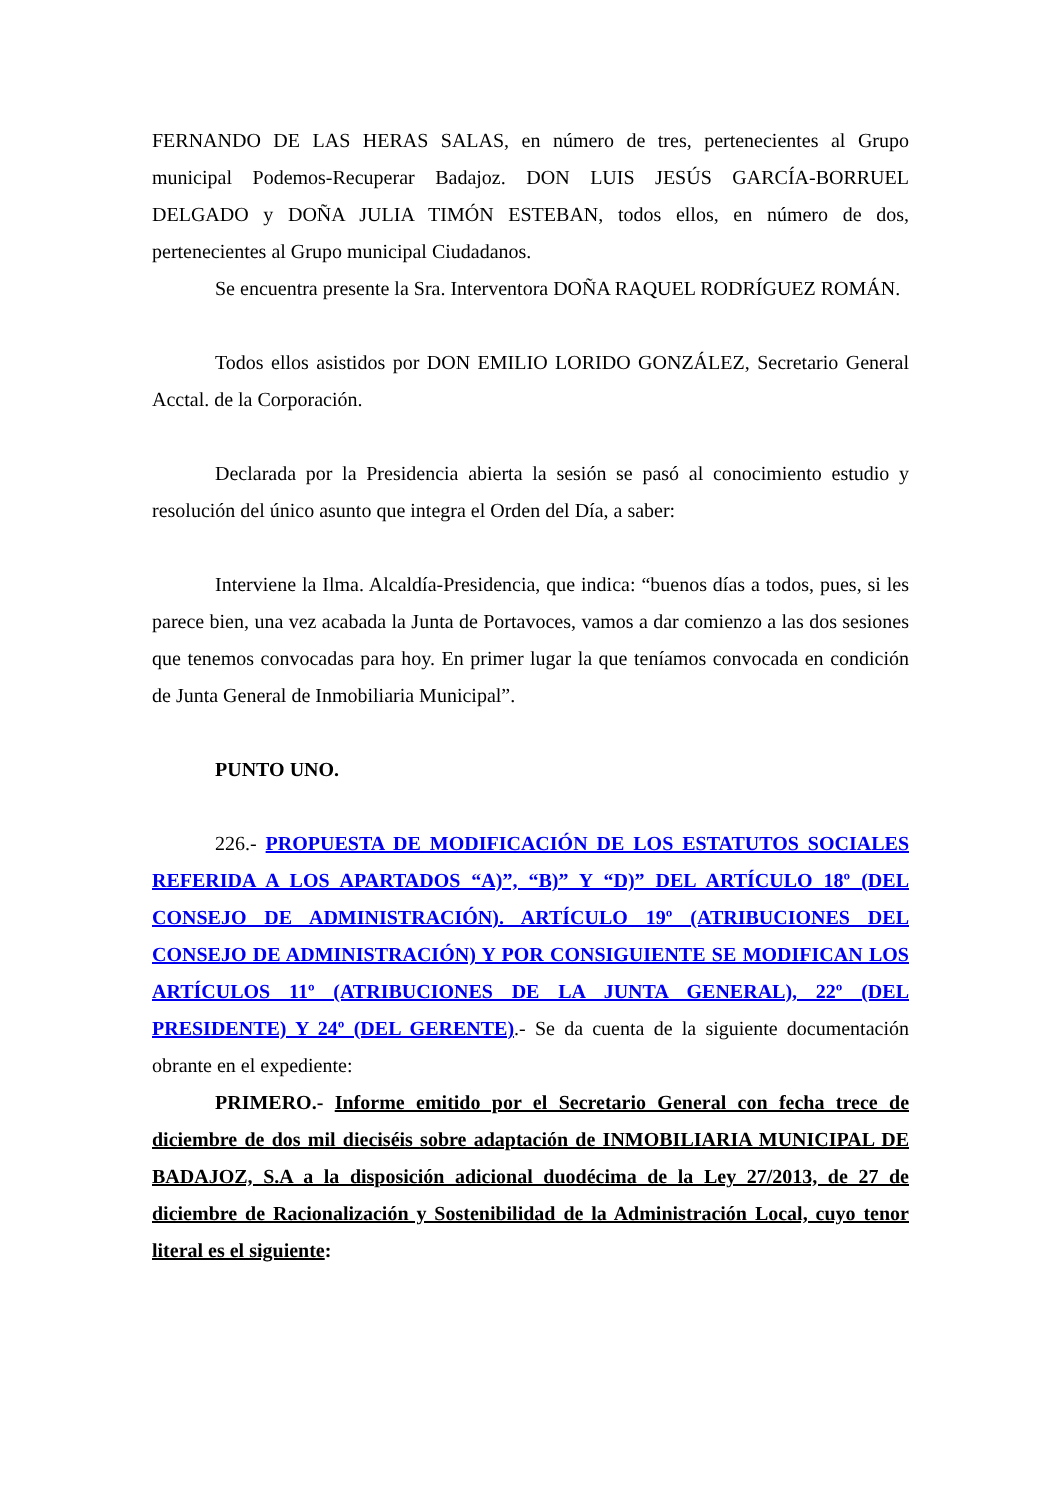FERNANDO DE LAS HERAS SALAS, en número de tres, pertenecientes al Grupo municipal Podemos-Recuperar Badajoz. DON LUIS JESÚS GARCÍA-BORRUEL DELGADO y DOÑA JULIA TIMÓN ESTEBAN, todos ellos, en número de dos, pertenecientes al Grupo municipal Ciudadanos.
Se encuentra presente la Sra. Interventora DOÑA RAQUEL RODRÍGUEZ ROMÁN.
Todos ellos asistidos por DON EMILIO LORIDO GONZÁLEZ, Secretario General Acctal. de la Corporación.
Declarada por la Presidencia abierta la sesión se pasó al conocimiento estudio y resolución del único asunto que integra el Orden del Día, a saber:
Interviene la Ilma. Alcaldía-Presidencia, que indica: “buenos días a todos, pues, si les parece bien, una vez acabada la Junta de Portavoces, vamos a dar comienzo a las dos sesiones que tenemos convocadas para hoy. En primer lugar la que teníamos convocada en condición de Junta General de Inmobiliaria Municipal”.
PUNTO UNO.
226.- PROPUESTA DE MODIFICACIÓN DE LOS ESTATUTOS SOCIALES REFERIDA A LOS APARTADOS “A)”, “B)” Y “D)” DEL ARTÍCULO 18º (DEL CONSEJO DE ADMINISTRACIÓN). ARTÍCULO 19º (ATRIBUCIONES DEL CONSEJO DE ADMINISTRACIÓN) Y POR CONSIGUIENTE SE MODIFICAN LOS ARTÍCULOS 11º (ATRIBUCIONES DE LA JUNTA GENERAL), 22º (DEL PRESIDENTE) Y 24º (DEL GERENTE).- Se da cuenta de la siguiente documentación obrante en el expediente:
PRIMERO.- Informe emitido por el Secretario General con fecha trece de diciembre de dos mil dieciséis sobre adaptación de INMOBILIARIA MUNICIPAL DE BADAJOZ, S.A a la disposición adicional duodécima de la Ley 27/2013, de 27 de diciembre de Racionalización y Sostenibilidad de la Administración Local, cuyo tenor literal es el siguiente: